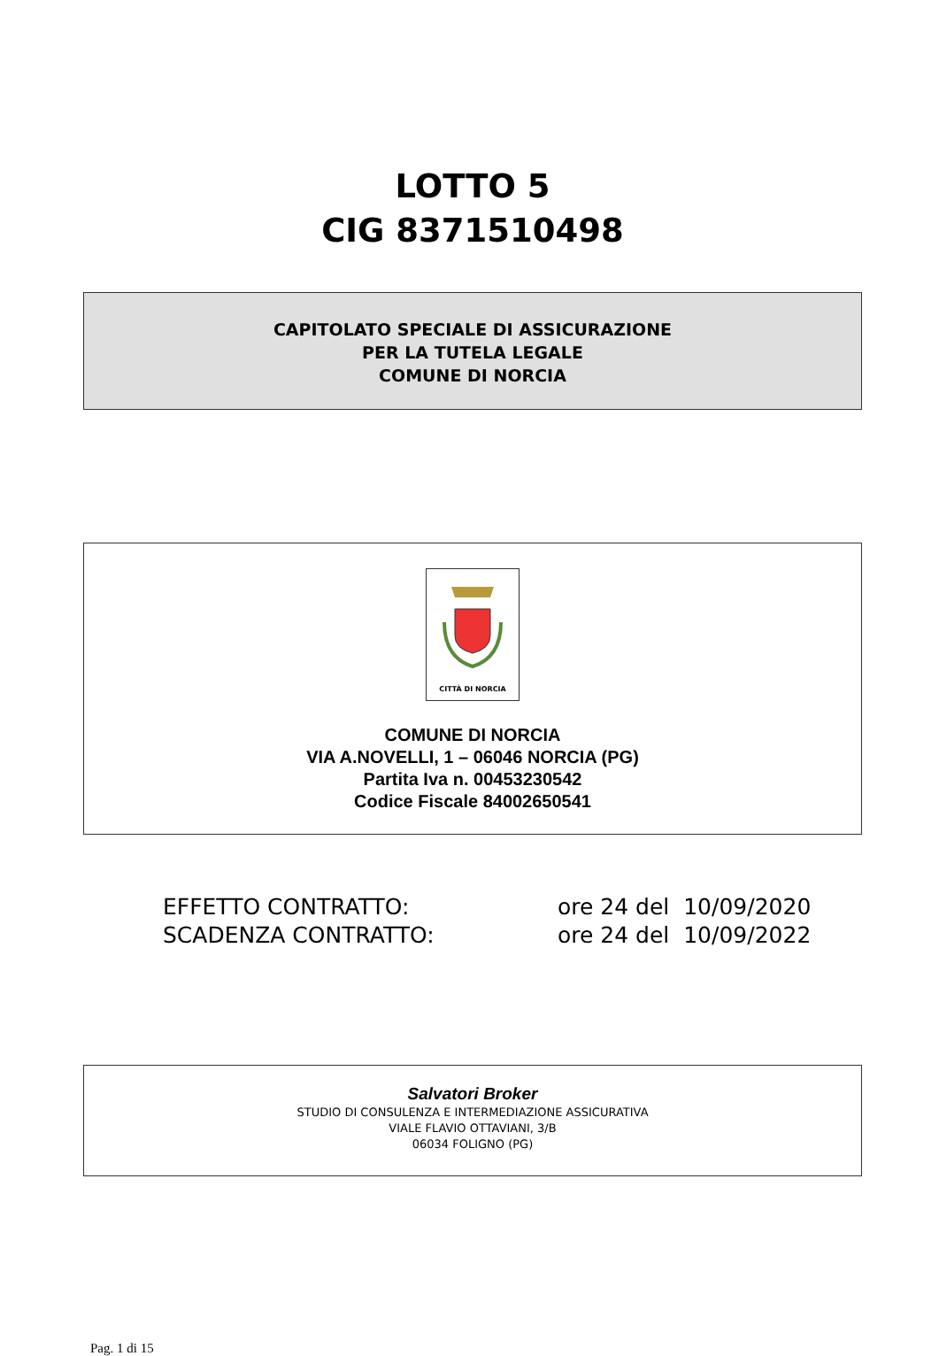LOTTO 5
CIG 8371510498
CAPITOLATO SPECIALE DI ASSICURAZIONE
PER LA TUTELA LEGALE
COMUNE DI NORCIA
CITTÀ DI NORCIA
COMUNE DI NORCIA
VIA A.NOVELLI, 1 – 06046 NORCIA (PG)
Partita Iva n. 00453230542
Codice Fiscale 84002650541
EFFETTO CONTRATTO: ore 24 del 10/09/2020
SCADENZA CONTRATTO: ore 24 del 10/09/2022
Salvatori Broker
STUDIO DI CONSULENZA E INTERMEDIAZIONE ASSICURATIVA
VIALE FLAVIO OTTAVIANI, 3/B
06034 FOLIGNO (PG)
Pag. 1 di 15